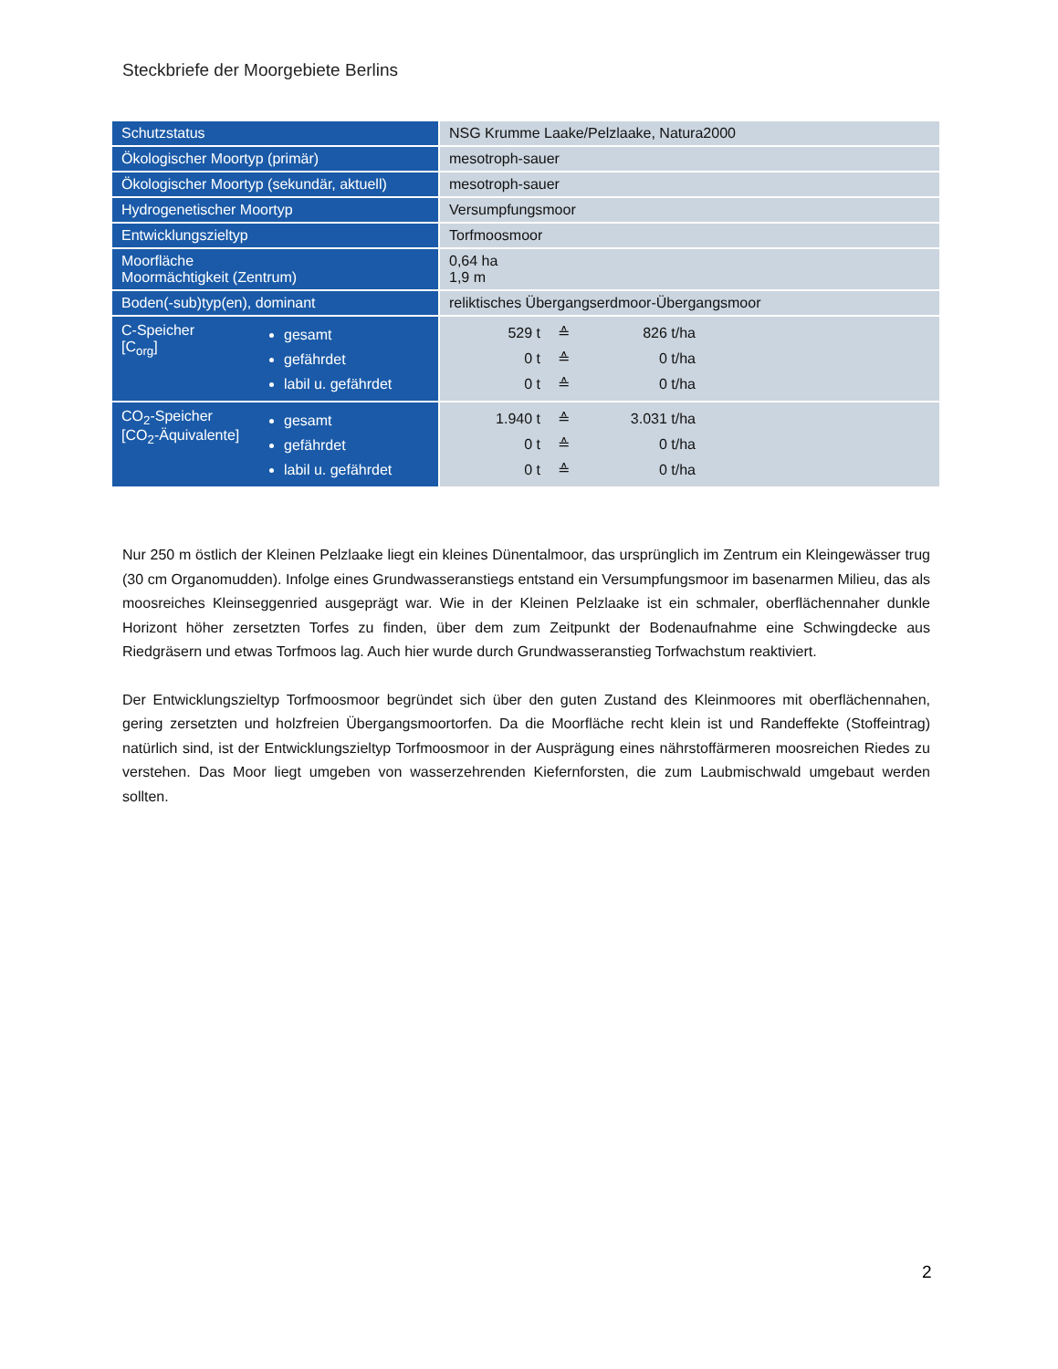Steckbriefe der Moorgebiete Berlins
| Schutzstatus | NSG Krumme Laake/Pelzlaake, Natura2000 |
| Ökologischer Moortyp (primär) | mesotroph-sauer |
| Ökologischer Moortyp (sekundär, aktuell) | mesotroph-sauer |
| Hydrogenetischer Moortyp | Versumpfungsmoor |
| Entwicklungszieltyp | Torfmoosmoor |
| Moorfläche Moormächtigkeit (Zentrum) | 0,64 ha 1,9 m |
| Boden(-sub)typ(en), dominant | reliktisches Übergangserdmoor-Übergangsmoor |
| C-Speicher [C<sub>org</sub>] gesamt gefährdet labil u. gefährdet | 529 t ≙ 826 t/ha 0 t ≙ 0 t/ha 0 t ≙ 0 t/ha |
| CO<sub>2</sub>-Speicher [CO<sub>2</sub>-Äquivalente] gesamt gefährdet labil u. gefährdet | 1.940 t ≙ 3.031 t/ha 0 t ≙ 0 t/ha 0 t ≙ 0 t/ha |
Nur 250 m östlich der Kleinen Pelzlaake liegt ein kleines Dünentalmoor, das ursprünglich im Zentrum ein Kleingewässer trug (30 cm Organomudden). Infolge eines Grundwasseranstiegs entstand ein Versumpfungsmoor im basenarmen Milieu, das als moosreiches Kleinseggenried ausgeprägt war. Wie in der Kleinen Pelzlaake ist ein schmaler, oberflächennaher dunkle Horizont höher zersetzten Torfes zu finden, über dem zum Zeitpunkt der Bodenaufnahme eine Schwingdecke aus Riedgräsern und etwas Torfmoos lag. Auch hier wurde durch Grundwasseranstieg Torfwachstum reaktiviert.
Der Entwicklungszieltyp Torfmoosmoor begründet sich über den guten Zustand des Kleinmoores mit oberflächennahen, gering zersetzten und holzfreien Übergangsmoortorfen. Da die Moorfläche recht klein ist und Randeffekte (Stoffeintrag) natürlich sind, ist der Entwicklungszieltyp Torfmoosmoor in der Ausprägung eines nährstoffärmeren moosreichen Riedes zu verstehen. Das Moor liegt umgeben von wasserzehrenden Kiefernforsten, die zum Laubmischwald umgebaut werden sollten.
2